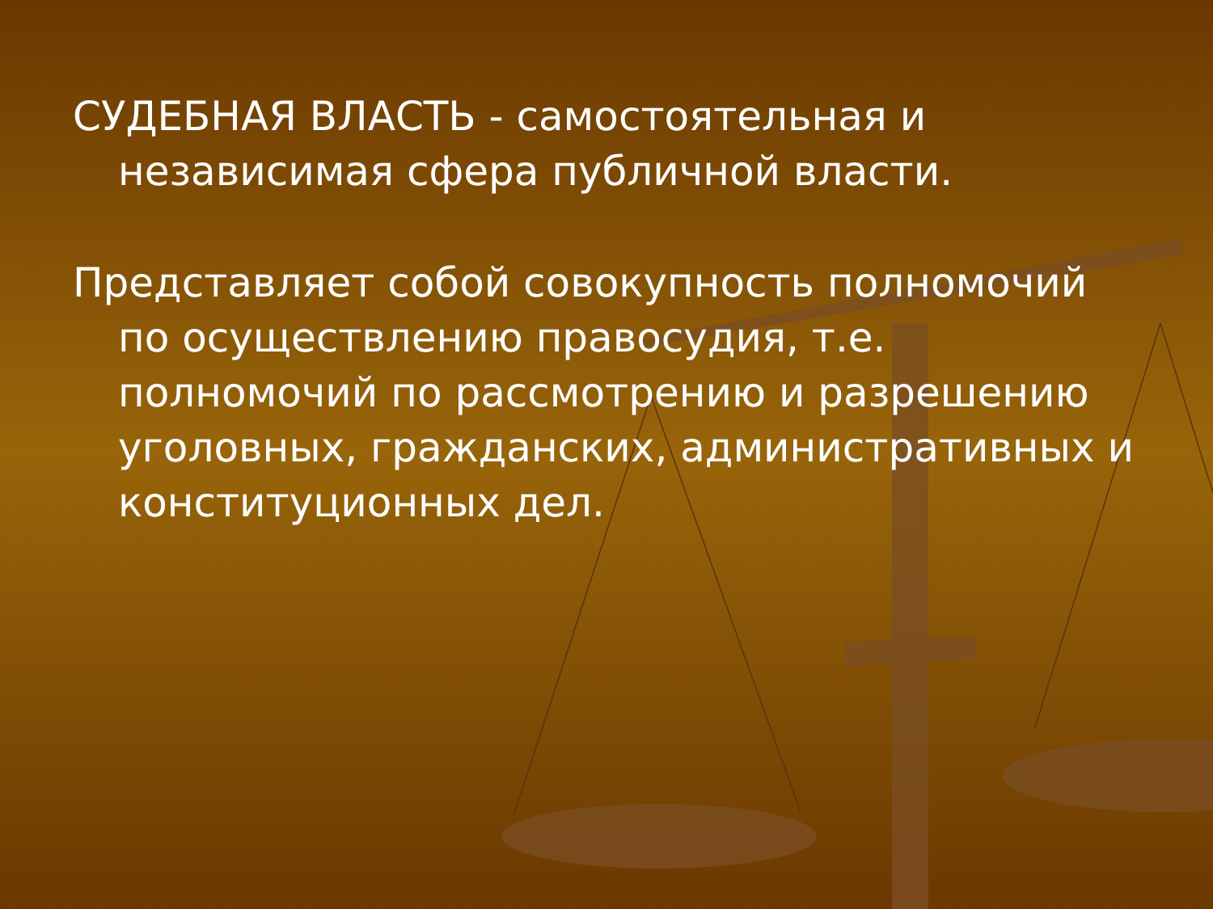СУДЕБНАЯ ВЛАСТЬ - самостоятельная и независимая сфера публичной власти.
Представляет собой совокупность полномочий по осуществлению правосудия, т.е. полномочий по рассмотрению и разрешению уголовных, гражданских, административных и конституционных дел.